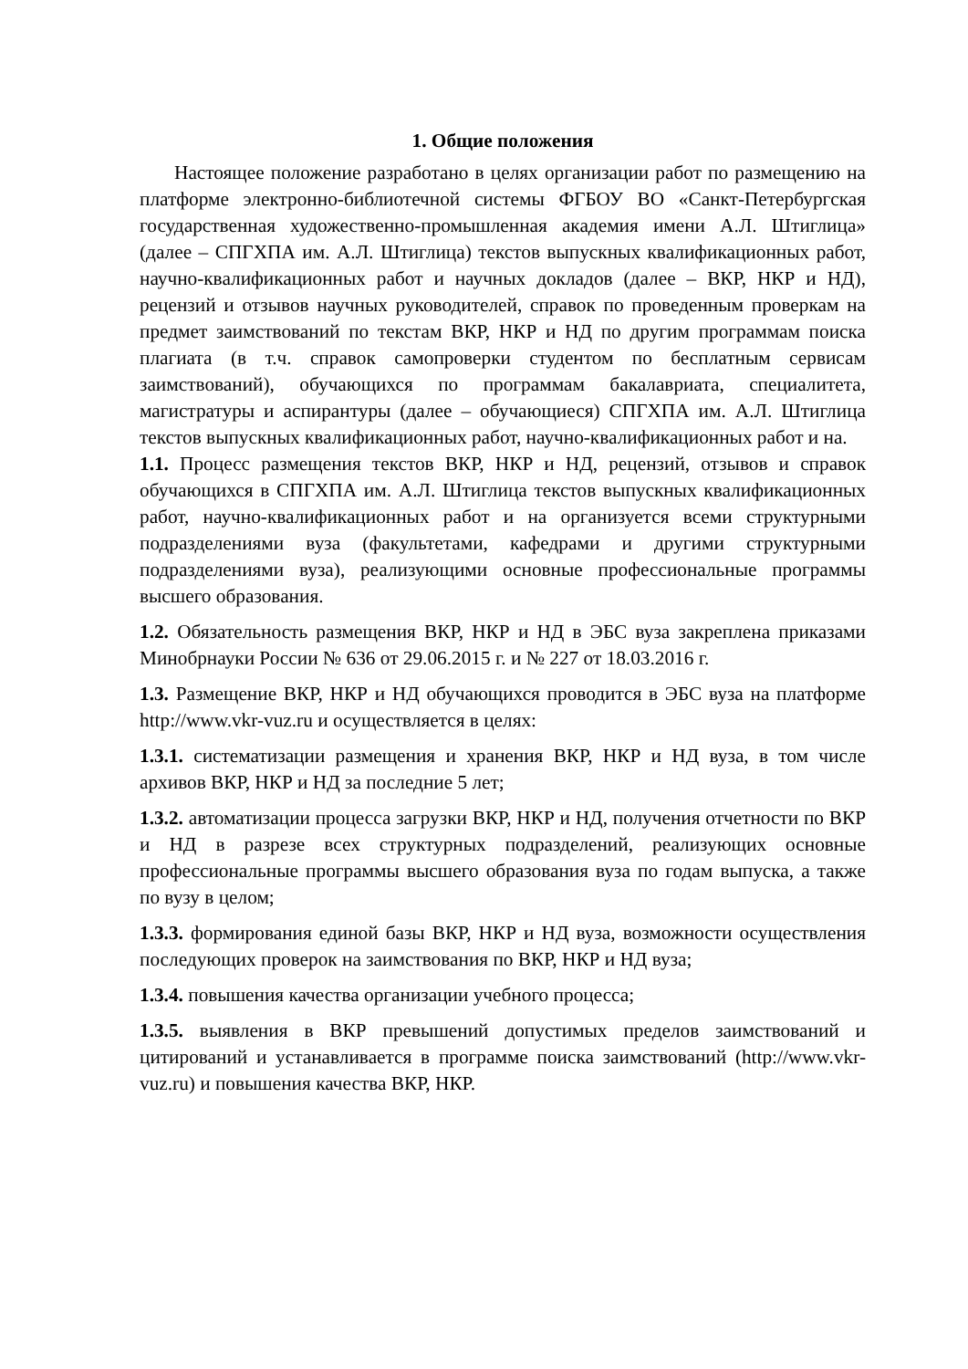1. Общие положения
Настоящее положение разработано в целях организации работ по размещению на платформе электронно-библиотечной системы ФГБОУ ВО «Санкт-Петербургская государственная художественно-промышленная академия имени А.Л. Штиглица» (далее – СПГХПА им. А.Л. Штиглица) текстов выпускных квалификационных работ, научно-квалификационных работ и научных докладов (далее – ВКР, НКР и НД), рецензий и отзывов научных руководителей, справок по проведенным проверкам на предмет заимствований по текстам ВКР, НКР и НД по другим программам поиска плагиата (в т.ч. справок самопроверки студентом по бесплатным сервисам заимствований), обучающихся по программам бакалавриата, специалитета, магистратуры и аспирантуры (далее – обучающиеся) СПГХПА им. А.Л. Штиглица текстов выпускных квалификационных работ, научно-квалификационных работ и на.
1.1. Процесс размещения текстов ВКР, НКР и НД, рецензий, отзывов и справок обучающихся в СПГХПА им. А.Л. Штиглица текстов выпускных квалификационных работ, научно-квалификационных работ и на организуется всеми структурными подразделениями вуза (факультетами, кафедрами и другими структурными подразделениями вуза), реализующими основные профессиональные программы высшего образования.
1.2. Обязательность размещения ВКР, НКР и НД в ЭБС вуза закреплена приказами Минобрнауки России № 636 от 29.06.2015 г. и № 227 от 18.03.2016 г.
1.3. Размещение ВКР, НКР и НД обучающихся проводится в ЭБС вуза на платформе http://www.vkr-vuz.ru и осуществляется в целях:
1.3.1. систематизации размещения и хранения ВКР, НКР и НД вуза, в том числе архивов ВКР, НКР и НД за последние 5 лет;
1.3.2. автоматизации процесса загрузки ВКР, НКР и НД, получения отчетности по ВКР и НД в разрезе всех структурных подразделений, реализующих основные профессиональные программы высшего образования вуза по годам выпуска, а также по вузу в целом;
1.3.3. формирования единой базы ВКР, НКР и НД вуза, возможности осуществления последующих проверок на заимствования по ВКР, НКР и НД вуза;
1.3.4. повышения качества организации учебного процесса;
1.3.5. выявления в ВКР превышений допустимых пределов заимствований и цитирований и устанавливается в программе поиска заимствований (http://www.vkr-vuz.ru) и повышения качества ВКР, НКР.